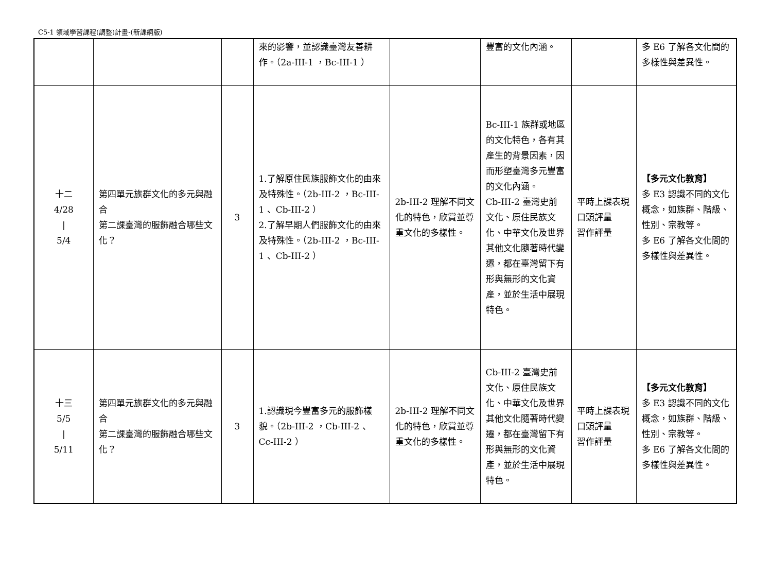C5-1 領域學習課程(調整)計畫-(新課綱版)
| | | | 來的影響，並認識臺灣友善耕作。（2a-III-1 ，Bc-III-1 ） | | 豐富的文化內涵。 | | 多 E6 了解各文化間的多樣性與差異性。 |
| 十二 4/28 / 5/4 | 第四單元族群文化的多元與融合 第二課臺灣的服飾融合哪些文化？ | 3 | 1.了解原住民族服飾文化的由來及特殊性。（2b-III-2 ，Bc-III-1 、Cb-III-2 ） 2.了解早期人們服飾文化的由來及特殊性。（2b-III-2 ，Bc-III-1 、Cb-III-2 ） | 2b-III-2 理解不同文化的特色，欣賞並尊重文化的多樣性。 | Bc-III-1 族群或地區的文化特色，各有其產生的背景因素，因而形塑臺灣多元豐富的文化內涵。 Cb-III-2 臺灣史前文化、原住民族文化、中華文化及世界其他文化隨著時代變遷，都在臺灣留下有形與無形的文化資產，並於生活中展現特色。 | 平時上課表現 口頭評量 習作評量 | 【多元文化教育】 多 E3 認識不同的文化概念，如族群、階級、性別、宗教等。 多 E6 了解各文化間的多樣性與差異性。 |
| 十三 5/5 / 5/11 | 第四單元族群文化的多元與融合 第二課臺灣的服飾融合哪些文化？ | 3 | 1.認識現今豐富多元的服飾樣貌。（2b-III-2 ，Cb-III-2 、Cc-III-2 ） | 2b-III-2 理解不同文化的特色，欣賞並尊重文化的多樣性。 | Cb-III-2 臺灣史前文化、原住民族文化、中華文化及世界其他文化隨著時代變遷，都在臺灣留下有形與無形的文化資產，並於生活中展現特色。 | 平時上課表現 口頭評量 習作評量 | 【多元文化教育】 多 E3 認識不同的文化概念，如族群、階級、性別、宗教等。 多 E6 了解各文化間的多樣性與差異性。 |